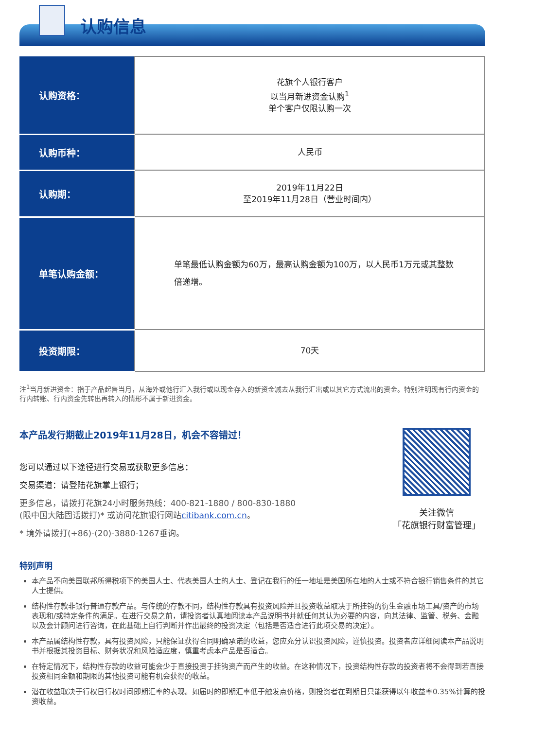认购信息
| 认购资格： | 花旗个人银行客户 以当月新进资金认购<sup>1</sup> 单个客户仅限认购一次 |
| 认购币种： | 人民币 |
| 认购期： | 2019年11月22日 至2019年11月28日（营业时间内） |
| 单笔认购金额： | 单笔最低认购金额为60万，最高认购金额为100万，以人民币1万元或其整数倍递增。 |
| 投资期限： | 70天 |
注<sup>1</sup>当月新进资金：指于产品起售当月，从海外或他行汇入我行或以现金存入的新资金减去从我行汇出或以其它方式流出的资金。特别注明现有行内资金的行内转账、行内资金先转出再转入的情形不属于新进资金。
本产品发行期截止2019年11月28日，机会不容错过！
您可以通过以下途径进行交易或获取更多信息：
交易渠道：请登陆花旗掌上银行；
更多信息，请拨打花旗24小时服务热线：400-821-1880 / 800-830-1880
(限中国大陆固话拨打)* 或访问花旗银行网站citibank.com.cn。
* 境外请拨打(+86)-(20)-3880-1267垂询。
关注微信
「花旗银行财富管理」
特别声明
本产品不向美国联邦所得税项下的美国人士、代表美国人士的人士、登记在我行的任一地址是美国所在地的人士或不符合银行销售条件的其它人士提供。
结构性存款非银行普通存款产品。与传统的存款不同，结构性存款具有投资风险并且投资收益取决于所挂钩的衍生金融市场工具/资产的市场表现和/或特定条件的满足。在进行交易之前，请投资者认真地阅读本产品说明书并就任何其认为必要的内容，向其法律、监管、税务、金融以及会计顾问进行咨询，在此基础上自行判断并作出最终的投资决定（包括是否适合进行此项交易的决定）。
本产品属结构性存款，具有投资风险，只能保证获得合同明确承诺的收益，您应充分认识投资风险，谨慎投资。投资者应详细阅读本产品说明书并根据其投资目标、财务状况和风险适应度，慎重考虑本产品是否适合。
在特定情况下，结构性存款的收益可能会少于直接投资于挂钩资产而产生的收益。在这种情况下，投资结构性存款的投资者将不会得到若直接投资相同金额和期限的其他投资可能有机会获得的收益。
潜在收益取决于行权日行权时间即期汇率的表现。如届时的即期汇率低于触发点价格，则投资者在到期日只能获得以年收益率0.35%计算的投资收益。